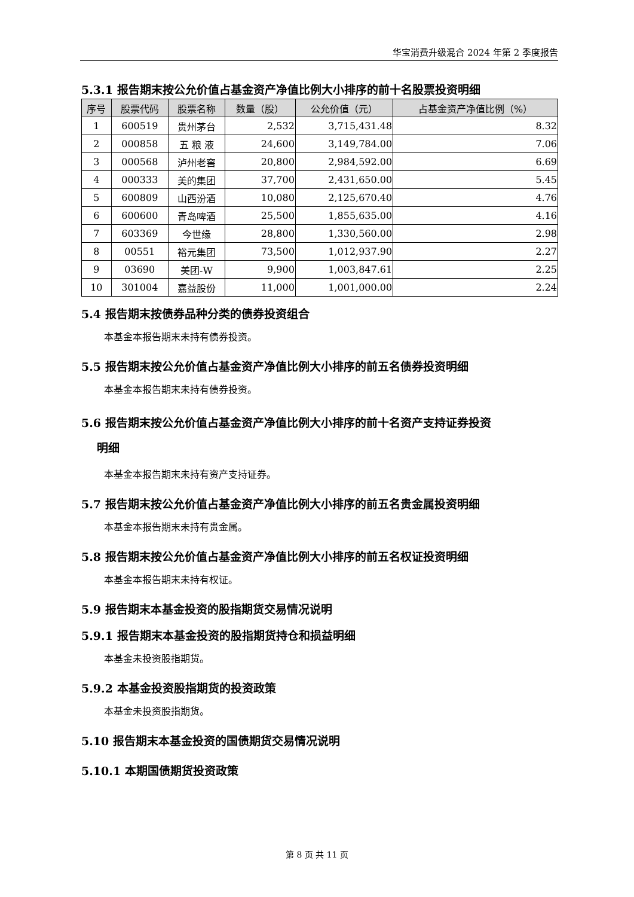华宝消费升级混合 2024 年第 2 季度报告
5.3.1 报告期末按公允价值占基金资产净值比例大小排序的前十名股票投资明细
| 序号 | 股票代码 | 股票名称 | 数量（股） | 公允价值（元） | 占基金资产净值比例（%） |
| --- | --- | --- | --- | --- | --- |
| 1 | 600519 | 贵州茅台 | 2,532 | 3,715,431.48 | 8.32 |
| 2 | 000858 | 五 粮 液 | 24,600 | 3,149,784.00 | 7.06 |
| 3 | 000568 | 泸州老窖 | 20,800 | 2,984,592.00 | 6.69 |
| 4 | 000333 | 美的集团 | 37,700 | 2,431,650.00 | 5.45 |
| 5 | 600809 | 山西汾酒 | 10,080 | 2,125,670.40 | 4.76 |
| 6 | 600600 | 青岛啤酒 | 25,500 | 1,855,635.00 | 4.16 |
| 7 | 603369 | 今世缘 | 28,800 | 1,330,560.00 | 2.98 |
| 8 | 00551 | 裕元集团 | 73,500 | 1,012,937.90 | 2.27 |
| 9 | 03690 | 美团-W | 9,900 | 1,003,847.61 | 2.25 |
| 10 | 301004 | 嘉益股份 | 11,000 | 1,001,000.00 | 2.24 |
5.4 报告期末按债券品种分类的债券投资组合
本基金本报告期末未持有债券投资。
5.5 报告期末按公允价值占基金资产净值比例大小排序的前五名债券投资明细
本基金本报告期末未持有债券投资。
5.6 报告期末按公允价值占基金资产净值比例大小排序的前十名资产支持证券投资
明细
本基金本报告期末未持有资产支持证券。
5.7 报告期末按公允价值占基金资产净值比例大小排序的前五名贵金属投资明细
本基金本报告期末未持有贵金属。
5.8 报告期末按公允价值占基金资产净值比例大小排序的前五名权证投资明细
本基金本报告期末未持有权证。
5.9 报告期末本基金投资的股指期货交易情况说明
5.9.1 报告期末本基金投资的股指期货持仓和损益明细
本基金未投资股指期货。
5.9.2 本基金投资股指期货的投资政策
本基金未投资股指期货。
5.10 报告期末本基金投资的国债期货交易情况说明
5.10.1 本期国债期货投资政策
第 8 页 共 11 页